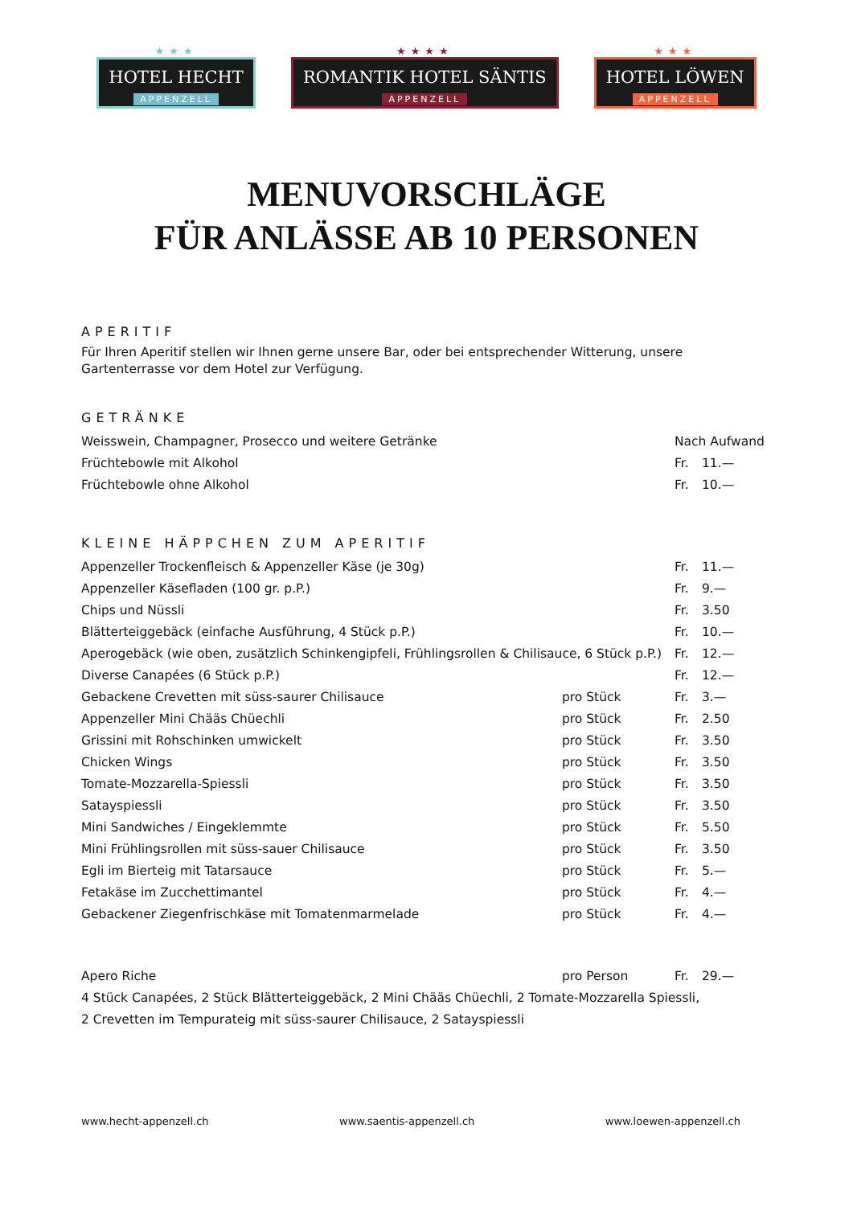★★★
HOTEL HECHT
APPENZELL
★★★★
ROMANTIK HOTEL SÄNTIS
APPENZELL
★★★
HOTEL LÖWEN
APPENZELL
MENUVORSCHLÄGE
FÜR ANLÄSSE AB 10 PERSONEN
APERITIF
Für Ihren Aperitif stellen wir Ihnen gerne unsere Bar, oder bei entsprechender Witterung, unsere Gartenterrasse vor dem Hotel zur Verfügung.
GETRÄNKE
| Weisswein, Champagner, Prosecco und weitere Getränke | | Nach Aufwand | |
| Früchtebowle mit Alkohol | | Fr. | 11.— |
| Früchtebowle ohne Alkohol | | Fr. | 10.— |
KLEINE HÄPPCHEN ZUM APERITIF
| Appenzeller Trockenfleisch & Appenzeller Käse (je 30g) | | Fr. | 11.— |
| Appenzeller Käsefladen (100 gr. p.P.) | | Fr. | 9.— |
| Chips und Nüssli | | Fr. | 3.50 |
| Blätterteiggebäck (einfache Ausführung, 4 Stück p.P.) | | Fr. | 10.— |
| Aperogebäck (wie oben, zusätzlich Schinkengipfeli, Frühlingsrollen & Chilisauce, 6 Stück p.P.) | | Fr. | 12.— |
| Diverse Canapées (6 Stück p.P.) | | Fr. | 12.— |
| Gebackene Crevetten mit süss-saurer Chilisauce | pro Stück | Fr. | 3.— |
| Appenzeller Mini Chääs Chüechli | pro Stück | Fr. | 2.50 |
| Grissini mit Rohschinken umwickelt | pro Stück | Fr. | 3.50 |
| Chicken Wings | pro Stück | Fr. | 3.50 |
| Tomate-Mozzarella-Spiessli | pro Stück | Fr. | 3.50 |
| Satayspiessli | pro Stück | Fr. | 3.50 |
| Mini Sandwiches / Eingeklemmte | pro Stück | Fr. | 5.50 |
| Mini Frühlingsrollen mit süss-sauer Chilisauce | pro Stück | Fr. | 3.50 |
| Egli im Bierteig mit Tatarsauce | pro Stück | Fr. | 5.— |
| Fetakäse im Zucchettimantel | pro Stück | Fr. | 4.— |
| Gebackener Ziegenfrischkäse mit Tomatenmarmelade | pro Stück | Fr. | 4.— |
| Apero Riche | pro Person | Fr. | 29.— |
| 4 Stück Canapées, 2 Stück Blätterteiggebäck, 2 Mini Chääs Chüechli, 2 Tomate-Mozzarella Spiessli, | | | |
| 2 Crevetten im Tempurateig mit süss-saurer Chilisauce, 2 Satayspiessli | | | |
www.hecht-appenzell.ch www.saentis-appenzell.ch www.loewen-appenzell.ch